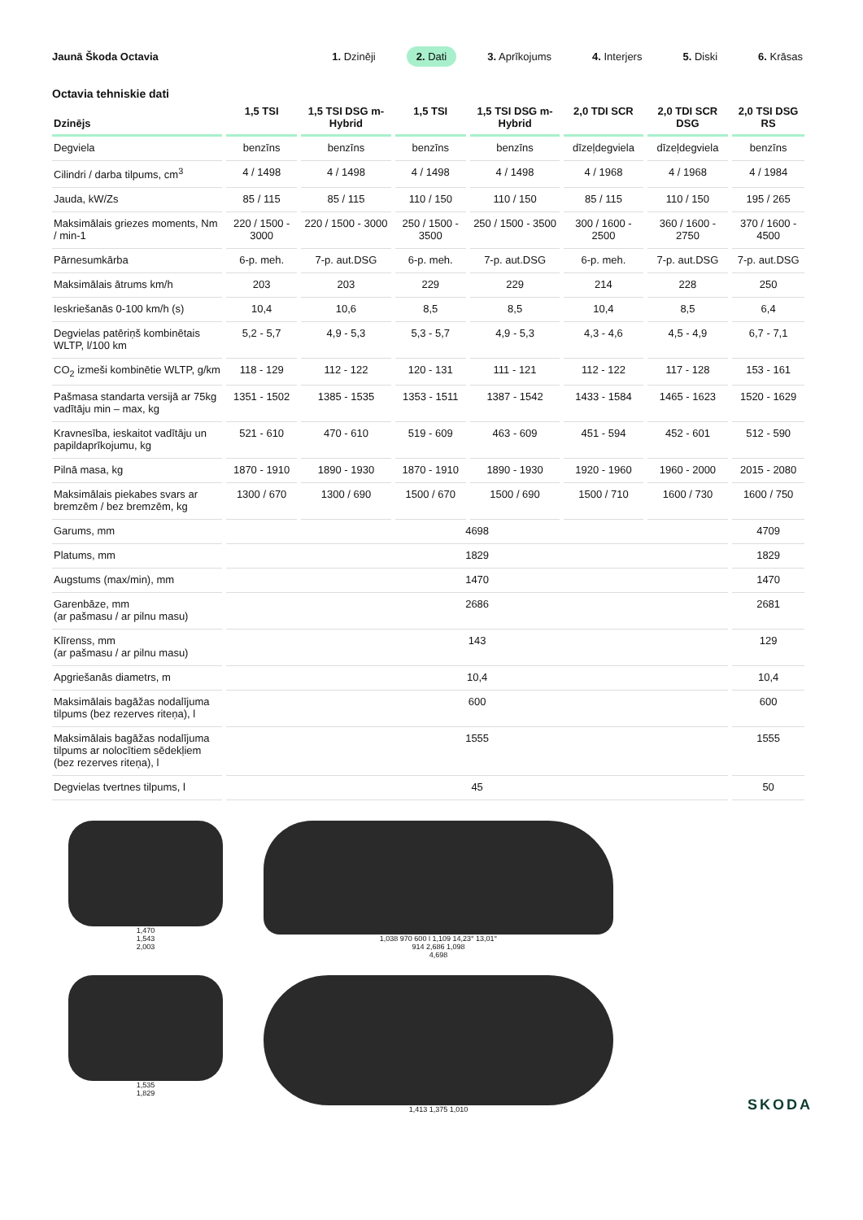Jaunā Škoda Octavia
1. Dzinēji 2. Dati 3. Aprīkojums 4. Interjers 5. Diski 6. Krāsas
Octavia tehniskie dati
| Dzinējs | 1,5 TSI | 1,5 TSI DSG m-Hybrid | 1,5 TSI | 1,5 TSI DSG m-Hybrid | 2,0 TDI SCR | 2,0 TDI SCR DSG | 2,0 TSI DSG RS |
| --- | --- | --- | --- | --- | --- | --- | --- |
| Degviela | benzīns | benzīns | benzīns | benzīns | dīzeļdegviela | dīzeļdegviela | benzīns |
| Cilindri / darba tilpums, cm<sup>3</sup> | 4 / 1498 | 4 / 1498 | 4 / 1498 | 4 / 1498 | 4 / 1968 | 4 / 1968 | 4 / 1984 |
| Jauda, kW/Zs | 85 / 115 | 85 / 115 | 110 / 150 | 110 / 150 | 85 / 115 | 110 / 150 | 195 / 265 |
| Maksimālais griezes moments, Nm / min-1 | 220 / 1500 - 3000 | 220 / 1500 - 3000 | 250 / 1500 - 3500 | 250 / 1500 - 3500 | 300 / 1600 - 2500 | 360 / 1600 - 2750 | 370 / 1600 - 4500 |
| Pārnesumkārba | 6-p. meh. | 7-p. aut.DSG | 6-p. meh. | 7-p. aut.DSG | 6-p. meh. | 7-p. aut.DSG | 7-p. aut.DSG |
| Maksimālais ātrums km/h | 203 | 203 | 229 | 229 | 214 | 228 | 250 |
| Ieskriešanās 0-100 km/h (s) | 10,4 | 10,6 | 8,5 | 8,5 | 10,4 | 8,5 | 6,4 |
| Degvielas patēriņš kombinētais WLTP, l/100 km | 5,2 - 5,7 | 4,9 - 5,3 | 5,3 - 5,7 | 4,9 - 5,3 | 4,3 - 4,6 | 4,5 - 4,9 | 6,7 - 7,1 |
| CO<sub>2</sub> izmeši kombinētie WLTP, g/km | 118 - 129 | 112 - 122 | 120 - 131 | 111 - 121 | 112 - 122 | 117 - 128 | 153 - 161 |
| Pašmasa standarta versijā ar 75kg vadītāju min – max, kg | 1351 - 1502 | 1385 - 1535 | 1353 - 1511 | 1387 - 1542 | 1433 - 1584 | 1465 - 1623 | 1520 - 1629 |
| Kravnesība, ieskaitot vadītāju un papildaprīkojumu, kg | 521 - 610 | 470 - 610 | 519 - 609 | 463 - 609 | 451 - 594 | 452 - 601 | 512 - 590 |
| Pilnā masa, kg | 1870 - 1910 | 1890 - 1930 | 1870 - 1910 | 1890 - 1930 | 1920 - 1960 | 1960 - 2000 | 2015 - 2080 |
| Maksimālais piekabes svars ar bremzēm / bez bremzēm, kg | 1300 / 670 | 1300 / 690 | 1500 / 670 | 1500 / 690 | 1500 / 710 | 1600 / 730 | 1600 / 750 |
| Garums, mm | 4698 | | | | | | 4709 |
| Platums, mm | 1829 | | | | | | 1829 |
| Augstums (max/min), mm | 1470 | | | | | | 1470 |
| Garenbāze, mm (ar pašmasu / ar pilnu masu) | 2686 | | | | | | 2681 |
| Klīrenss, mm (ar pašmasu / ar pilnu masu) | 143 | | | | | | 129 |
| Apgriešanās diametrs, m | 10,4 | | | | | | 10,4 |
| Maksimālais bagāžas nodalījuma tilpums (bez rezerves riteņa), l | 600 | | | | | | 600 |
| Maksimālais bagāžas nodalījuma tilpums ar nolocītiem sēdekļiem (bez rezerves riteņa), l | 1555 | | | | | | 1555 |
| Degvielas tvertnes tilpums, l | 45 | | | | | | 50 |
1,470
1,543
2,003
1,535
1,829
1,038 970 600 l 1,109 14,23° 13,01°
914 2,686 1,098
4,698
1,413 1,375 1,010
SKODA